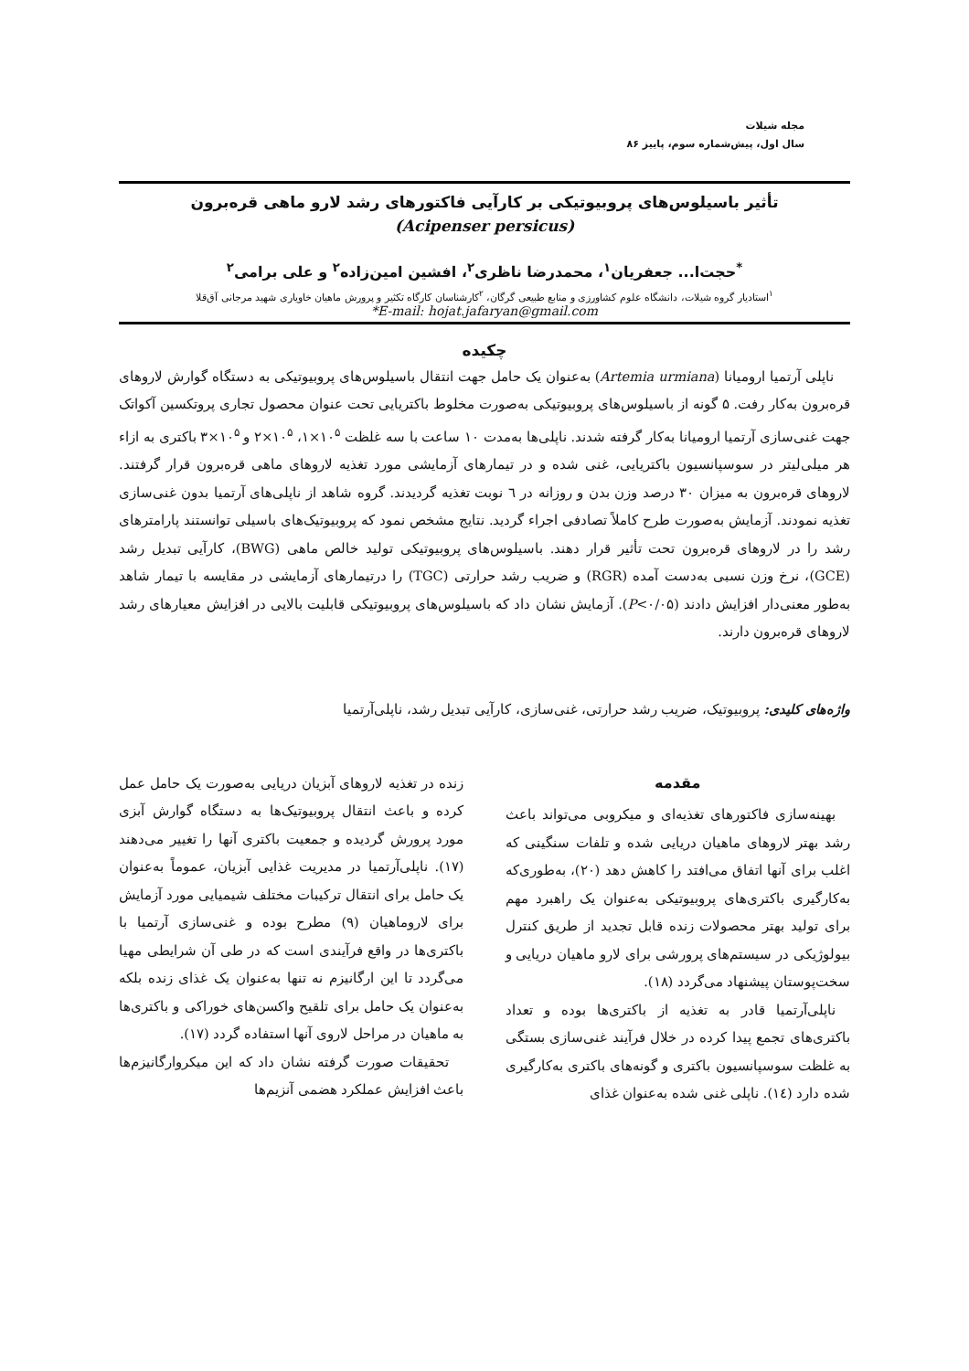مجله شیلات
سال اول، پیش‌شماره سوم، پاییز ۸۶
تأثیر باسیلوس‌های پروبیوتیکی بر کارآیی فاکتورهای رشد لارو ماهی قره‌برون
(Acipenser persicus)
<sup>*</sup> حجت‌ا... جعفریان<sup>۱</sup>، محمدرضا ناظری<sup>۲</sup>، افشین امین‌زاده<sup>۲</sup> و علی برامی<sup>۲</sup>
<sup>۱</sup> استادیار گروه شیلات، دانشگاه علوم کشاورزی و منابع طبیعی گرگان، <sup>۲</sup>کارشناسان کارگاه تکثیر و پرورش ماهیان خاویاری شهید مرجانی آق‌قلا
*E-mail: hojat.jafaryan@gmail.com
چکیده
ناپلی آرتمیا ارومیانا (Artemia urmiana) به‌عنوان یک حامل جهت انتقال باسیلوس‌های پروبیوتیکی به دستگاه گوارش لاروهای قره‌برون به‌کار رفت. ۵ گونه از باسیلوس‌های پروبیوتیکی به‌صورت مخلوط باکتریایی تحت عنوان محصول تجاری پروتکسین آکواتک جهت غنی‌سازی آرتمیا ارومیانا به‌کار گرفته شدند. ناپلی‌ها به‌مدت ۱۰ ساعت با سه غلظت ۱۰<sup>۵</sup>×۱، ۱۰<sup>۵</sup>×۲ و ۱۰<sup>۵</sup>×۳ باکتری به ازاء هر میلی‌لیتر در سوسپانسیون باکتریایی، غنی شده و در تیمارهای آزمایشی مورد تغذیه لاروهای ماهی قره‌برون قرار گرفتند. لاروهای قره‌برون به میزان ۳۰ درصد وزن بدن و روزانه در ٦ نوبت تغذیه گردیدند. گروه شاهد از ناپلی‌های آرتمیا بدون غنی‌سازی تغذیه نمودند. آزمایش به‌صورت طرح کاملاً تصادفی اجراء گردید. نتایج مشخص نمود که پروبیوتیک‌های باسیلی توانستند پارامترهای رشد را در لاروهای قره‌برون تحت تأثیر قرار دهند. باسیلوس‌های پروبیوتیکی تولید خالص ماهی (BWG)، کارآیی تبدیل رشد (GCE)، نرخ وزن نسبی به‌دست آمده (RGR) و ضریب رشد حرارتی (TGC) را درتیمارهای آزمایشی در مقایسه با تیمار شاهد به‌طور معنی‌دار افزایش دادند (P<۰/۰۵). آزمایش نشان داد که باسیلوس‌های پروبیوتیکی قابلیت بالایی در افزایش معیارهای رشد لاروهای قره‌برون دارند.
واژه‌های کلیدی: پروبیوتیک، ضریب رشد حرارتی، غنی‌سازی، کارآیی تبدیل رشد، ناپلی‌آرتمیا
مقدمه
بهینه‌سازی فاکتورهای تغذیه‌ای و میکروبی می‌تواند باعث رشد بهتر لاروهای ماهیان دریایی شده و تلفات سنگینی که اغلب برای آنها اتفاق می‌افتد را کاهش دهد (۲۰)، به‌طوری‌که به‌کارگیری باکتری‌های پروبیوتیکی به‌عنوان یک راهبرد مهم برای تولید بهتر محصولات زنده قابل تجدید از طریق کنترل بیولوژیکی در سیستم‌های پرورشی برای لارو ماهیان دریایی و سخت‌پوستان پیشنهاد می‌گردد (۱۸).
ناپلی‌آرتمیا قادر به تغذیه از باکتری‌ها بوده و تعداد باکتری‌های تجمع پیدا کرده در خلال فرآیند غنی‌سازی بستگی به غلظت سوسپانسیون باکتری و گونه‌های باکتری به‌کارگیری شده دارد (١٤). ناپلی غنی شده به‌عنوان غذای
زنده در تغذیه لاروهای آبزیان دریایی به‌صورت یک حامل عمل کرده و باعث انتقال پروبیوتیک‌ها به دستگاه گوارش آبزی مورد پرورش گردیده و جمعیت باکتری آنها را تغییر می‌دهند (۱۷). ناپلی‌آرتمیا در مدیریت غذایی آبزیان، عموماً به‌عنوان یک حامل برای انتقال ترکیبات مختلف شیمیایی مورد آزمایش برای لاروماهیان (۹) مطرح بوده و غنی‌سازی آرتمیا با باکتری‌ها در واقع فرآیندی است که در طی آن شرایطی مهیا می‌گردد تا این ارگانیزم نه تنها به‌عنوان یک غذای زنده بلکه به‌عنوان یک حامل برای تلقیح واکسن‌های خوراکی و باکتری‌ها به ماهیان در مراحل لاروی آنها استفاده گردد (۱۷).
تحقیقات صورت گرفته نشان داد که این میکروارگانیزم‌ها باعث افزایش عملکرد هضمی آنزیم‌ها